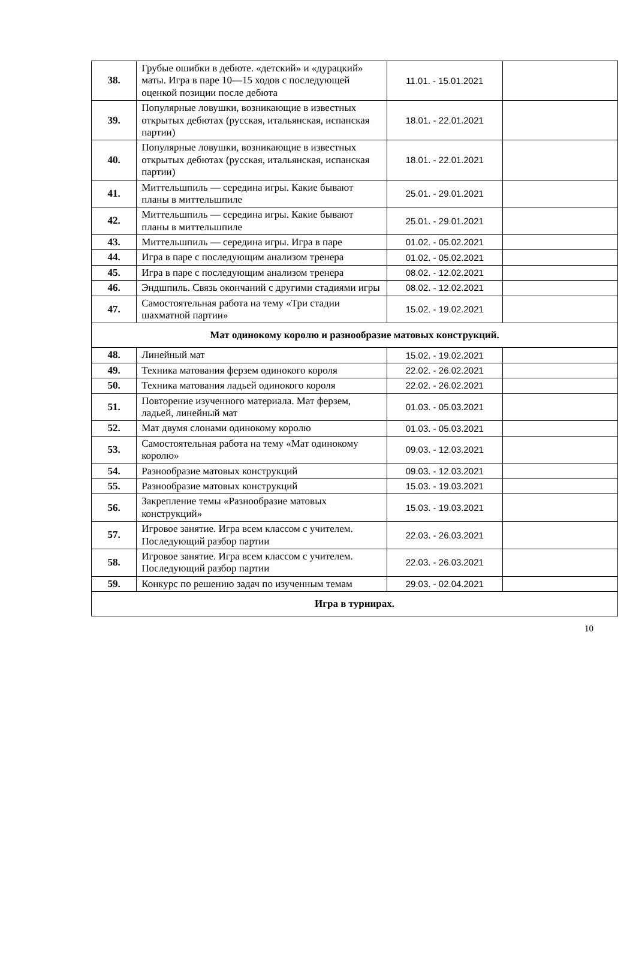| 38. | Грубые ошибки в дебюте. «детский» и «дурацкий» маты. Игра в паре 10—15 ходов с последующей оценкой позиции после дебюта | 11.01. - 15.01.2021 | |
| 39. | Популярные ловушки, возникающие в известных открытых дебютах (русская, итальянская, испанская партии) | 18.01. - 22.01.2021 | |
| 40. | Популярные ловушки, возникающие в известных открытых дебютах (русская, итальянская, испанская партии) | 18.01. - 22.01.2021 | |
| 41. | Миттельшпиль — середина игры. Какие бывают планы в миттельшпиле | 25.01. - 29.01.2021 | |
| 42. | Миттельшпиль — середина игры. Какие бывают планы в миттельшпиле | 25.01. - 29.01.2021 | |
| 43. | Миттельшпиль — середина игры. Игра в паре | 01.02. - 05.02.2021 | |
| 44. | Игра в паре с последующим анализом тренера | 01.02. - 05.02.2021 | |
| 45. | Игра в паре с последующим анализом тренера | 08.02. - 12.02.2021 | |
| 46. | Эндшпиль. Связь окончаний с другими стадиями игры | 08.02. - 12.02.2021 | |
| 47. | Самостоятельная работа на тему «Три стадии шахматной партии» | 15.02. - 19.02.2021 | |
| Мат одинокому королю и разнообразие матовых конструкций. | | | |
| 48. | Линейный мат | 15.02. - 19.02.2021 | |
| 49. | Техника матования ферзем одинокого короля | 22.02. - 26.02.2021 | |
| 50. | Техника матования ладьей одинокого короля | 22.02. - 26.02.2021 | |
| 51. | Повторение изученного материала. Мат ферзем, ладьей, линейный мат | 01.03. - 05.03.2021 | |
| 52. | Мат двумя слонами одинокому королю | 01.03. - 05.03.2021 | |
| 53. | Самостоятельная работа на тему «Мат одинокому королю» | 09.03. - 12.03.2021 | |
| 54. | Разнообразие матовых конструкций | 09.03. - 12.03.2021 | |
| 55. | Разнообразие матовых конструкций | 15.03. - 19.03.2021 | |
| 56. | Закрепление темы «Разнообразие матовых конструкций» | 15.03. - 19.03.2021 | |
| 57. | Игровое занятие. Игра всем классом с учителем. Последующий разбор партии | 22.03. - 26.03.2021 | |
| 58. | Игровое занятие. Игра всем классом с учителем. Последующий разбор партии | 22.03. - 26.03.2021 | |
| 59. | Конкурс по решению задач по изученным темам | 29.03. - 02.04.2021 | |
| Игра в турнирах. | | | |
10